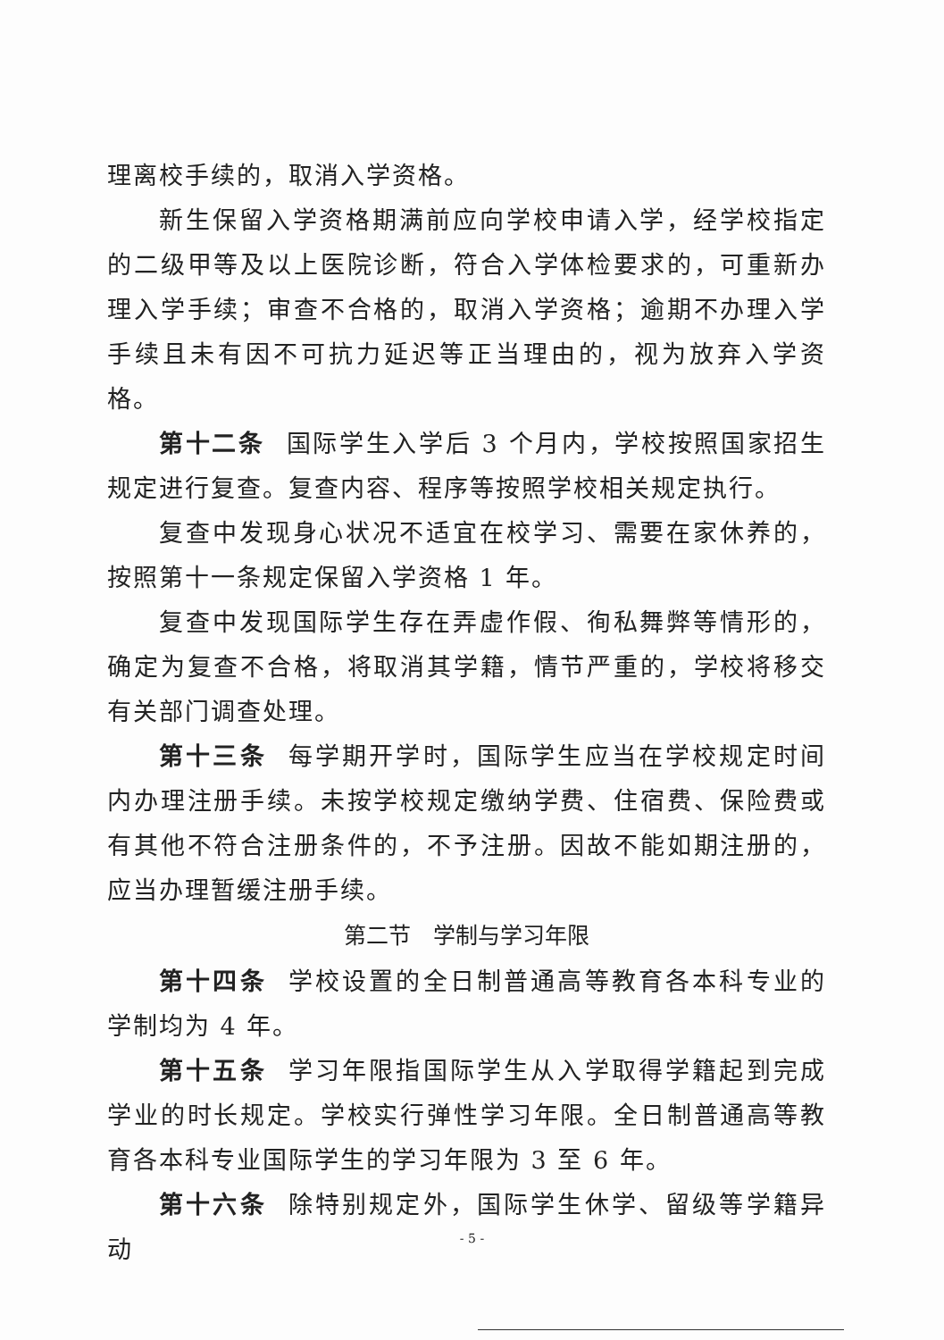理离校手续的，取消入学资格。
新生保留入学资格期满前应向学校申请入学，经学校指定的二级甲等及以上医院诊断，符合入学体检要求的，可重新办理入学手续；审查不合格的，取消入学资格；逾期不办理入学手续且未有因不可抗力延迟等正当理由的，视为放弃入学资格。
第十二条 国际学生入学后 3 个月内，学校按照国家招生规定进行复查。复查内容、程序等按照学校相关规定执行。
复查中发现身心状况不适宜在校学习、需要在家休养的，按照第十一条规定保留入学资格 1 年。
复查中发现国际学生存在弄虚作假、徇私舞弊等情形的，确定为复查不合格，将取消其学籍，情节严重的，学校将移交有关部门调查处理。
第十三条 每学期开学时，国际学生应当在学校规定时间内办理注册手续。未按学校规定缴纳学费、住宿费、保险费或有其他不符合注册条件的，不予注册。因故不能如期注册的，应当办理暂缓注册手续。
第二节　学制与学习年限
第十四条 学校设置的全日制普通高等教育各本科专业的学制均为 4 年。
第十五条 学习年限指国际学生从入学取得学籍起到完成学业的时长规定。学校实行弹性学习年限。全日制普通高等教育各本科专业国际学生的学习年限为 3 至 6 年。
第十六条 除特别规定外，国际学生休学、留级等学籍异动
- 5 -